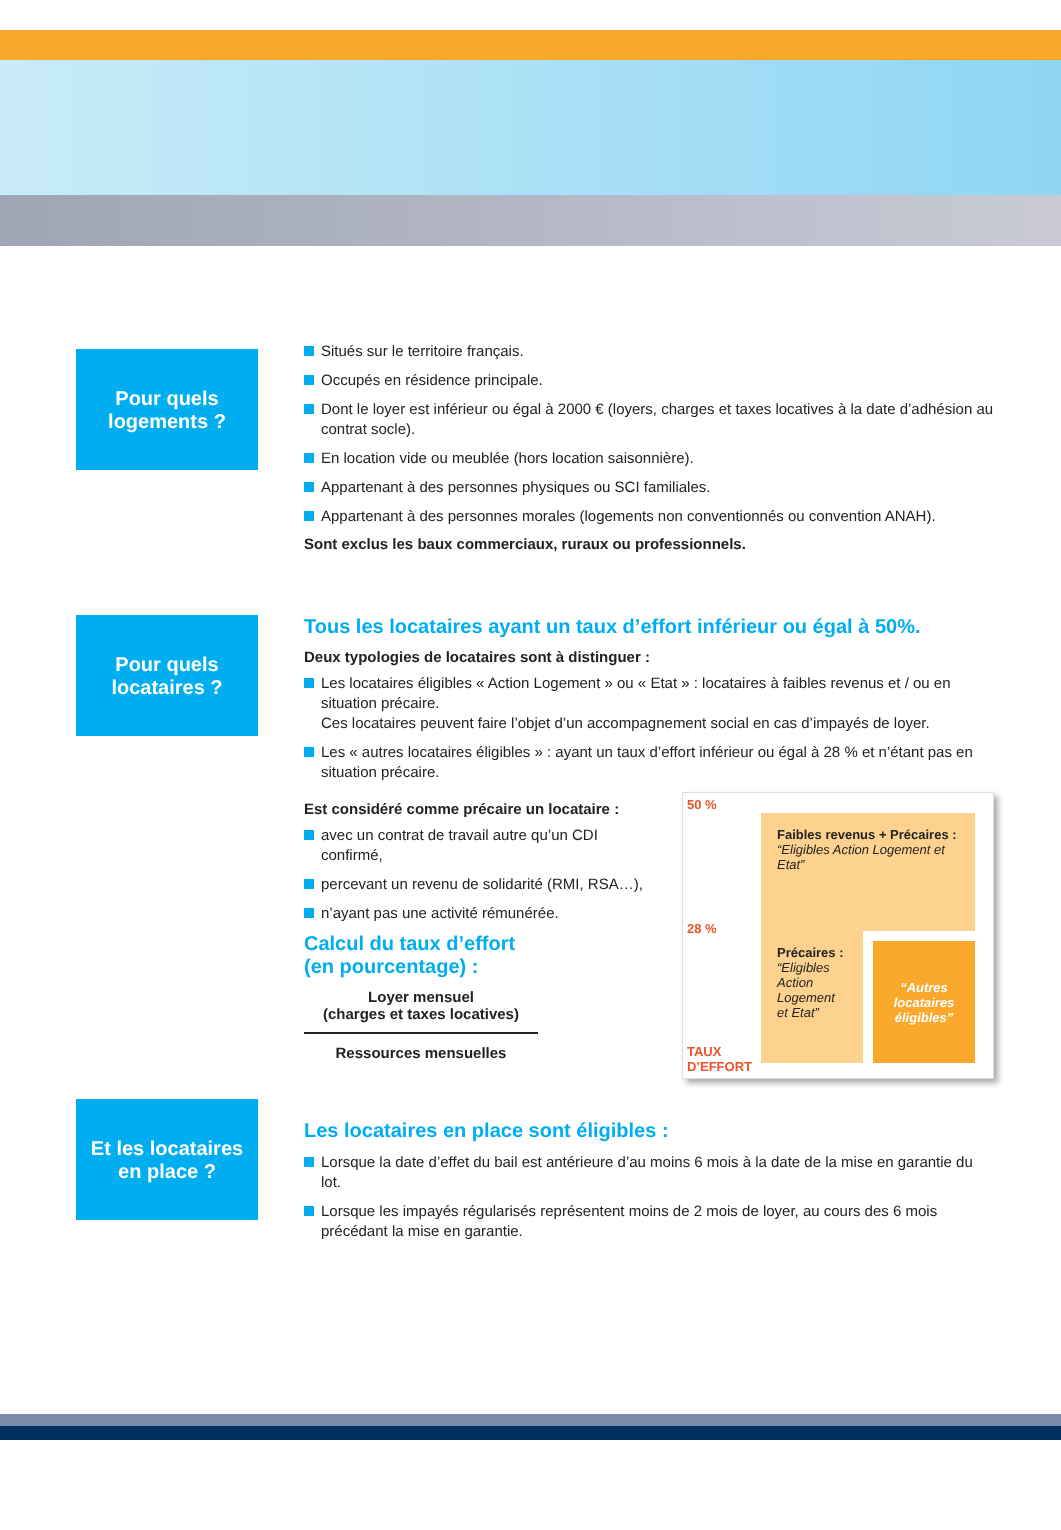Pour quels
logements ?
Situés sur le territoire français.
Occupés en résidence principale.
Dont le loyer est inférieur ou égal à 2000 € (loyers, charges et taxes locatives à la date d’adhésion au contrat socle).
En location vide ou meublée (hors location saisonnière).
Appartenant à des personnes physiques ou SCI familiales.
Appartenant à des personnes morales (logements non conventionnés ou convention ANAH).
Sont exclus les baux commerciaux, ruraux ou professionnels.
Pour quels
locataires ?
Tous les locataires ayant un taux d’effort inférieur ou égal à 50%.
Deux typologies de locataires sont à distinguer :
Les locataires éligibles « Action Logement » ou « Etat » : locataires à faibles revenus et / ou en situation précaire.
Ces locataires peuvent faire l’objet d’un accompagnement social en cas d’impayés de loyer.
Les « autres locataires éligibles » : ayant un taux d’effort inférieur ou égal à 28 % et n’étant pas en situation précaire.
Est considéré comme précaire un locataire :
avec un contrat de travail autre qu’un CDI confirmé,
percevant un revenu de solidarité (RMI, RSA…),
n’ayant pas une activité rémunérée.
Calcul du taux d’effort
(en pourcentage) :
Loyer mensuel
(charges et taxes locatives)
Ressources mensuelles
50 %
28 %
TAUX D’EFFORT
Faibles revenus + Précaires :
“Eligibles Action Logement et Etat”
Précaires :
“Eligibles Action Logement et Etat”
“Autres locataires éligibles”
Et les locataires
en place ?
Les locataires en place sont éligibles :
Lorsque la date d’effet du bail est antérieure d’au moins 6 mois à la date de la mise en garantie du lot.
Lorsque les impayés régularisés représentent moins de 2 mois de loyer, au cours des 6 mois précédant la mise en garantie.